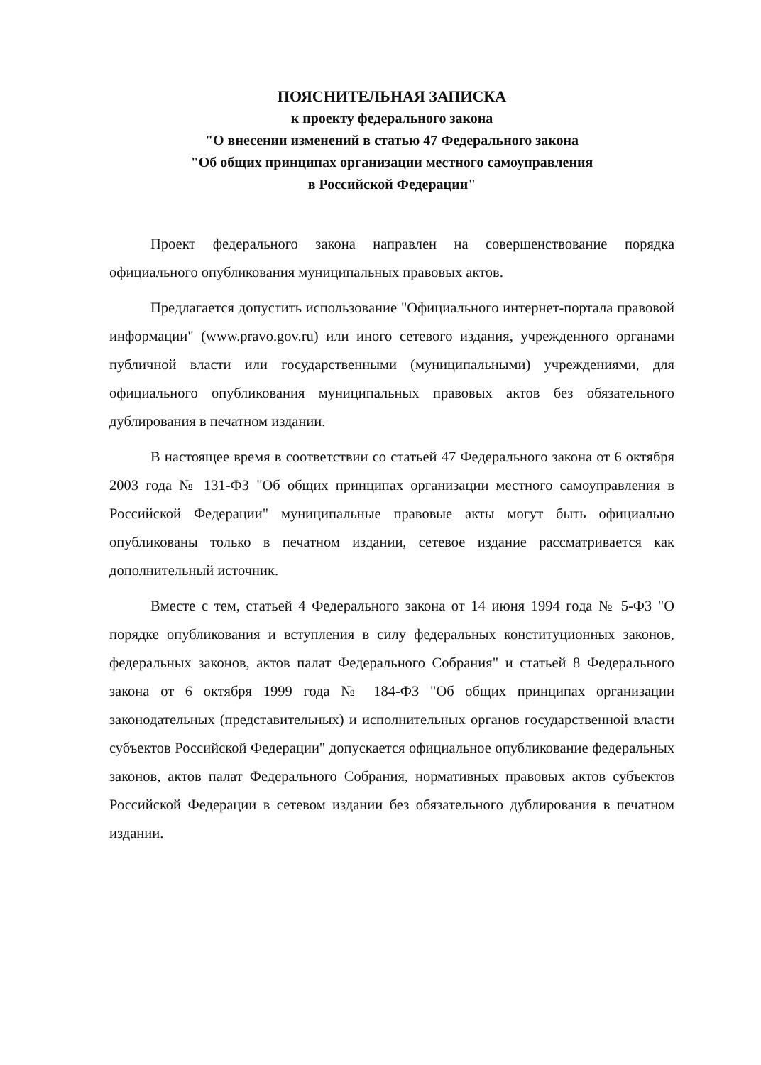ПОЯСНИТЕЛЬНАЯ ЗАПИСКА
к проекту федерального закона
"О внесении изменений в статью 47 Федерального закона
"Об общих принципах организации местного самоуправления
в Российской Федерации"
Проект федерального закона направлен на совершенствование порядка официального опубликования муниципальных правовых актов.
Предлагается допустить использование "Официального интернет-портала правовой информации" (www.pravo.gov.ru) или иного сетевого издания, учрежденного органами публичной власти или государственными (муниципальными) учреждениями, для официального опубликования муниципальных правовых актов без обязательного дублирования в печатном издании.
В настоящее время в соответствии со статьей 47 Федерального закона от 6 октября 2003 года № 131-ФЗ "Об общих принципах организации местного самоуправления в Российской Федерации" муниципальные правовые акты могут быть официально опубликованы только в печатном издании, сетевое издание рассматривается как дополнительный источник.
Вместе с тем, статьей 4 Федерального закона от 14 июня 1994 года № 5-ФЗ "О порядке опубликования и вступления в силу федеральных конституционных законов, федеральных законов, актов палат Федерального Собрания" и статьей 8 Федерального закона от 6 октября 1999 года № 184-ФЗ "Об общих принципах организации законодательных (представительных) и исполнительных органов государственной власти субъектов Российской Федерации" допускается официальное опубликование федеральных законов, актов палат Федерального Собрания, нормативных правовых актов субъектов Российской Федерации в сетевом издании без обязательного дублирования в печатном издании.